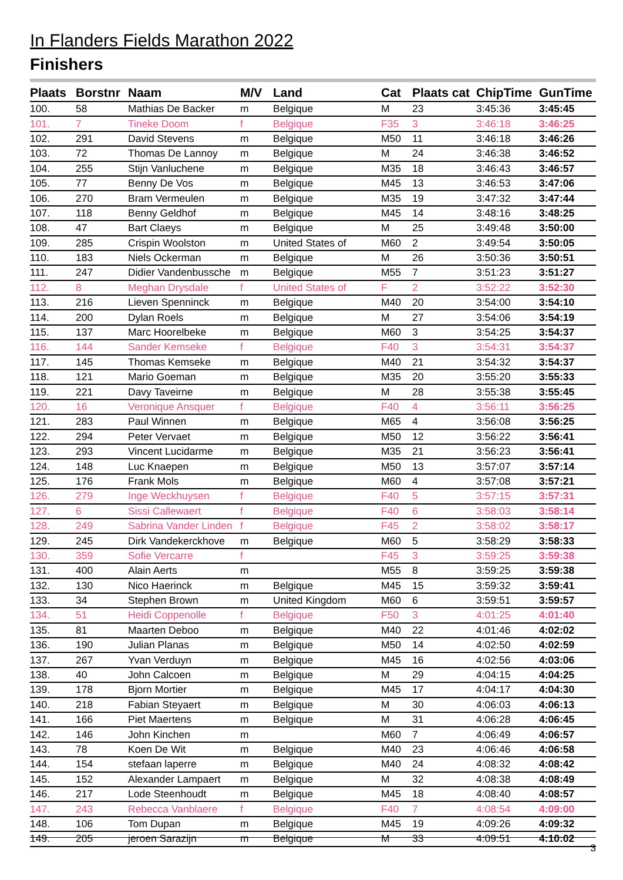In Flanders Fields Marathon 2022
Finishers
| Plaats | Borstnr | Naam | M/V | Land | Cat | Plaats cat | ChipTime | GunTime |
| --- | --- | --- | --- | --- | --- | --- | --- | --- |
| 100. | 58 | Mathias De Backer | m | Belgique | M | 23 | 3:45:36 | 3:45:45 |
| 101. | 7 | Tineke Doom | f | Belgique | F35 | 3 | 3:46:18 | 3:46:25 |
| 102. | 291 | David Stevens | m | Belgique | M50 | 11 | 3:46:18 | 3:46:26 |
| 103. | 72 | Thomas De Lannoy | m | Belgique | M | 24 | 3:46:38 | 3:46:52 |
| 104. | 255 | Stijn Vanluchene | m | Belgique | M35 | 18 | 3:46:43 | 3:46:57 |
| 105. | 77 | Benny De Vos | m | Belgique | M45 | 13 | 3:46:53 | 3:47:06 |
| 106. | 270 | Bram Vermeulen | m | Belgique | M35 | 19 | 3:47:32 | 3:47:44 |
| 107. | 118 | Benny Geldhof | m | Belgique | M45 | 14 | 3:48:16 | 3:48:25 |
| 108. | 47 | Bart Claeys | m | Belgique | M | 25 | 3:49:48 | 3:50:00 |
| 109. | 285 | Crispin Woolston | m | United States of | M60 | 2 | 3:49:54 | 3:50:05 |
| 110. | 183 | Niels Ockerman | m | Belgique | M | 26 | 3:50:36 | 3:50:51 |
| 111. | 247 | Didier Vandenbussche | m | Belgique | M55 | 7 | 3:51:23 | 3:51:27 |
| 112. | 8 | Meghan Drysdale | f | United States of | F | 2 | 3:52:22 | 3:52:30 |
| 113. | 216 | Lieven Spenninck | m | Belgique | M40 | 20 | 3:54:00 | 3:54:10 |
| 114. | 200 | Dylan Roels | m | Belgique | M | 27 | 3:54:06 | 3:54:19 |
| 115. | 137 | Marc Hoorelbeke | m | Belgique | M60 | 3 | 3:54:25 | 3:54:37 |
| 116. | 144 | Sander Kemseke | f | Belgique | F40 | 3 | 3:54:31 | 3:54:37 |
| 117. | 145 | Thomas Kemseke | m | Belgique | M40 | 21 | 3:54:32 | 3:54:37 |
| 118. | 121 | Mario Goeman | m | Belgique | M35 | 20 | 3:55:20 | 3:55:33 |
| 119. | 221 | Davy Taveirne | m | Belgique | M | 28 | 3:55:38 | 3:55:45 |
| 120. | 16 | Veronique Ansquer | f | Belgique | F40 | 4 | 3:56:11 | 3:56:25 |
| 121. | 283 | Paul Winnen | m | Belgique | M65 | 4 | 3:56:08 | 3:56:25 |
| 122. | 294 | Peter Vervaet | m | Belgique | M50 | 12 | 3:56:22 | 3:56:41 |
| 123. | 293 | Vincent Lucidarme | m | Belgique | M35 | 21 | 3:56:23 | 3:56:41 |
| 124. | 148 | Luc Knaepen | m | Belgique | M50 | 13 | 3:57:07 | 3:57:14 |
| 125. | 176 | Frank Mols | m | Belgique | M60 | 4 | 3:57:08 | 3:57:21 |
| 126. | 279 | Inge Weckhuysen | f | Belgique | F40 | 5 | 3:57:15 | 3:57:31 |
| 127. | 6 | Sissi Callewaert | f | Belgique | F40 | 6 | 3:58:03 | 3:58:14 |
| 128. | 249 | Sabrina Vander Linden | f | Belgique | F45 | 2 | 3:58:02 | 3:58:17 |
| 129. | 245 | Dirk Vandekerckhove | m | Belgique | M60 | 5 | 3:58:29 | 3:58:33 |
| 130. | 359 | Sofie Vercarre | f | | F45 | 3 | 3:59:25 | 3:59:38 |
| 131. | 400 | Alain Aerts | m | | M55 | 8 | 3:59:25 | 3:59:38 |
| 132. | 130 | Nico Haerinck | m | Belgique | M45 | 15 | 3:59:32 | 3:59:41 |
| 133. | 34 | Stephen Brown | m | United Kingdom | M60 | 6 | 3:59:51 | 3:59:57 |
| 134. | 51 | Heidi Coppenolle | f | Belgique | F50 | 3 | 4:01:25 | 4:01:40 |
| 135. | 81 | Maarten Deboo | m | Belgique | M40 | 22 | 4:01:46 | 4:02:02 |
| 136. | 190 | Julian Planas | m | Belgique | M50 | 14 | 4:02:50 | 4:02:59 |
| 137. | 267 | Yvan Verduyn | m | Belgique | M45 | 16 | 4:02:56 | 4:03:06 |
| 138. | 40 | John Calcoen | m | Belgique | M | 29 | 4:04:15 | 4:04:25 |
| 139. | 178 | Bjorn Mortier | m | Belgique | M45 | 17 | 4:04:17 | 4:04:30 |
| 140. | 218 | Fabian Steyaert | m | Belgique | M | 30 | 4:06:03 | 4:06:13 |
| 141. | 166 | Piet Maertens | m | Belgique | M | 31 | 4:06:28 | 4:06:45 |
| 142. | 146 | John Kinchen | m | | M60 | 7 | 4:06:49 | 4:06:57 |
| 143. | 78 | Koen De Wit | m | Belgique | M40 | 23 | 4:06:46 | 4:06:58 |
| 144. | 154 | stefaan laperre | m | Belgique | M40 | 24 | 4:08:32 | 4:08:42 |
| 145. | 152 | Alexander Lampaert | m | Belgique | M | 32 | 4:08:38 | 4:08:49 |
| 146. | 217 | Lode Steenhoudt | m | Belgique | M45 | 18 | 4:08:40 | 4:08:57 |
| 147. | 243 | Rebecca Vanblaere | f | Belgique | F40 | 7 | 4:08:54 | 4:09:00 |
| 148. | 106 | Tom Dupan | m | Belgique | M45 | 19 | 4:09:26 | 4:09:32 |
| 149. | 205 | jeroen Sarazijn | m | Belgique | M | 33 | 4:09:51 | 4:10:02 |
3